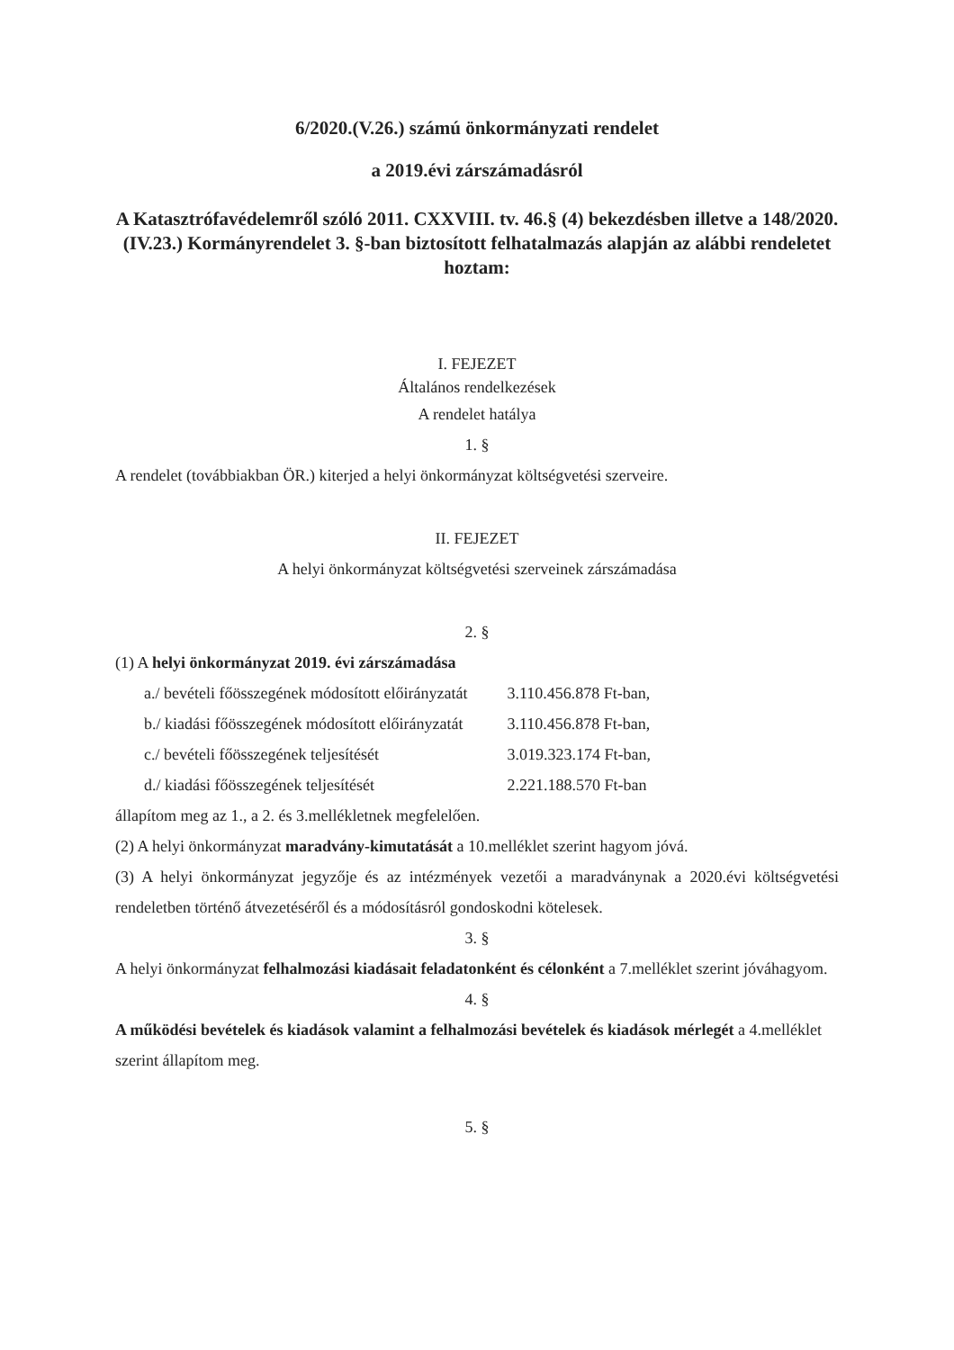6/2020.(V.26.) számú önkormányzati rendelet
a 2019.évi zárszámadásról
A Katasztrófavédelemről szóló 2011. CXXVIII. tv. 46.§ (4) bekezdésben illetve a 148/2020.(IV.23.) Kormányrendelet 3. §-ban biztosított felhatalmazás alapján az alábbi rendeletet hoztam:
I. FEJEZET
Általános rendelkezések
A rendelet hatálya
1. §
A rendelet (továbbiakban ÖR.) kiterjed a helyi önkormányzat költségvetési szerveire.
II. FEJEZET
A helyi önkormányzat költségvetési szerveinek zárszámadása
2. §
(1) A helyi önkormányzat 2019. évi zárszámadása
| a./ bevételi főösszegének módosított előirányzatát | 3.110.456.878 Ft-ban, |
| b./ kiadási főösszegének módosított előirányzatát | 3.110.456.878 Ft-ban, |
| c./ bevételi főösszegének teljesítését | 3.019.323.174 Ft-ban, |
| d./ kiadási főösszegének teljesítését | 2.221.188.570 Ft-ban |
állapítom meg az 1., a 2. és 3.mellékletnek megfelelően.
(2) A helyi önkormányzat maradvány-kimutatását a 10.melléklet szerint hagyom jóvá.
(3) A helyi önkormányzat jegyzője és az intézmények vezetői a maradványnak a 2020.évi költségvetési rendeletben történő átvezetéséről és a módosításról gondoskodni kötelesek.
3. §
A helyi önkormányzat felhalmozási kiadásait feladatonként és célonként a 7.melléklet szerint jóváhagyom.
4. §
A működési bevételek és kiadások valamint a felhalmozási bevételek és kiadások mérlegét a 4.melléklet szerint állapítom meg.
5. §